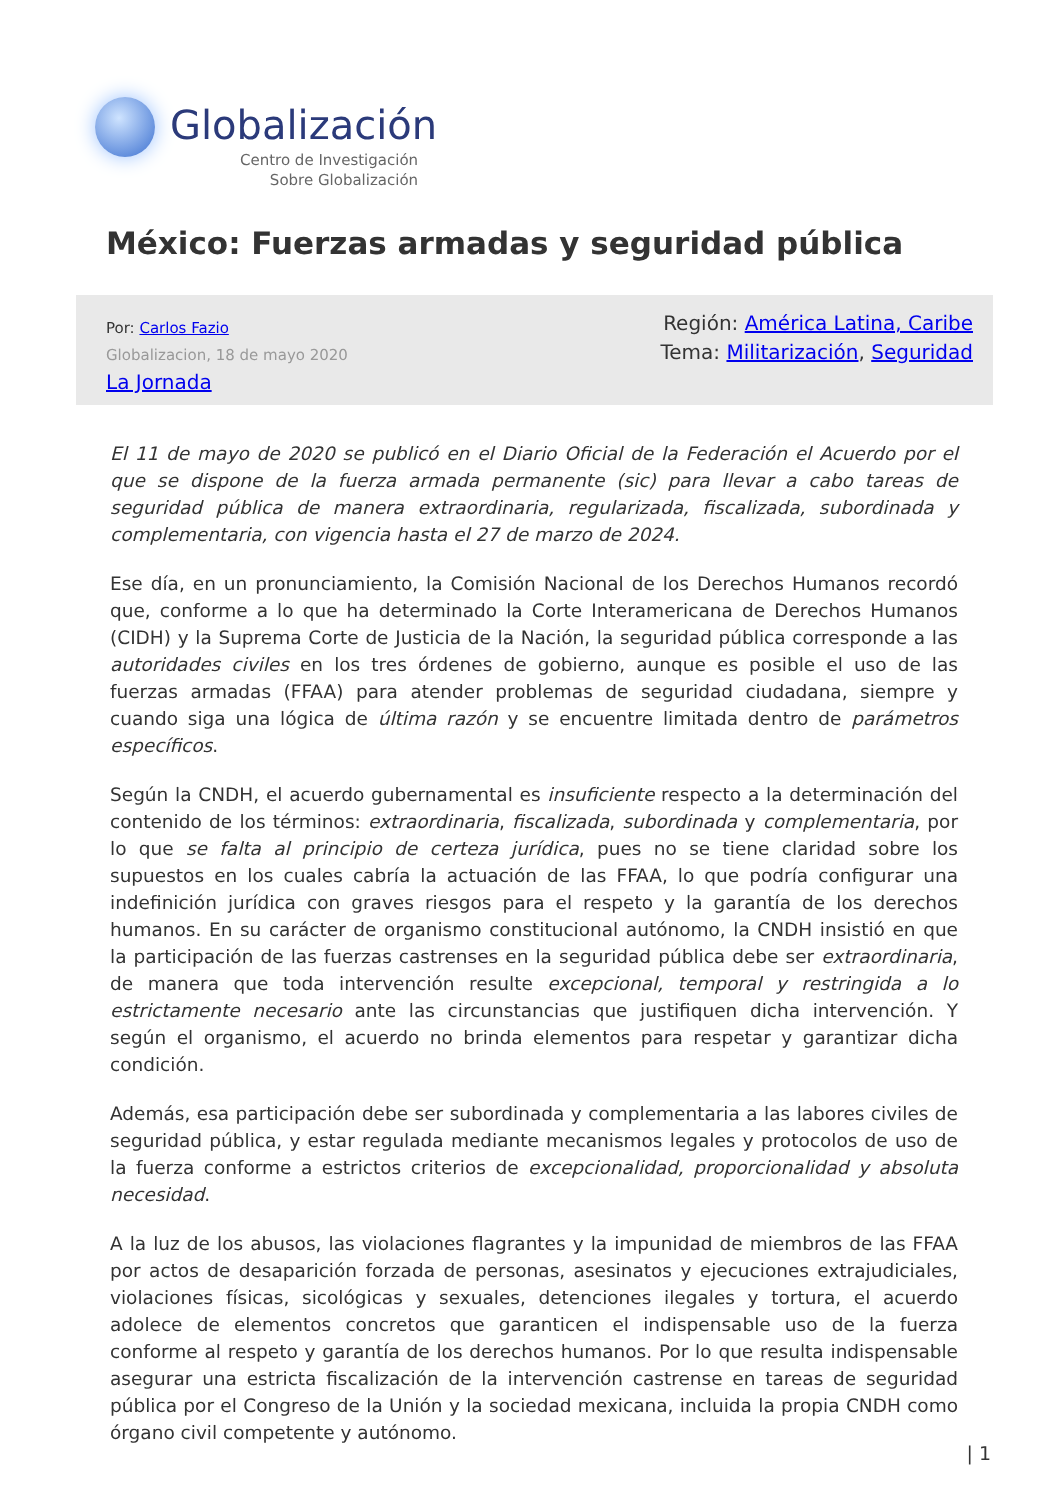Globalización
Centro de Investigación
Sobre Globalización
México: Fuerzas armadas y seguridad pública
Por: Carlos Fazio
Globalizacion, 18 de mayo 2020
La Jornada
Región: América Latina, Caribe
Tema: Militarización, Seguridad
El 11 de mayo de 2020 se publicó en el Diario Oficial de la Federación el Acuerdo por el que se dispone de la fuerza armada permanente (sic) para llevar a cabo tareas de seguridad pública de manera extraordinaria, regularizada, fiscalizada, subordinada y complementaria, con vigencia hasta el 27 de marzo de 2024.
Ese día, en un pronunciamiento, la Comisión Nacional de los Derechos Humanos recordó que, conforme a lo que ha determinado la Corte Interamericana de Derechos Humanos (CIDH) y la Suprema Corte de Justicia de la Nación, la seguridad pública corresponde a las autoridades civiles en los tres órdenes de gobierno, aunque es posible el uso de las fuerzas armadas (FFAA) para atender problemas de seguridad ciudadana, siempre y cuando siga una lógica de última razón y se encuentre limitada dentro de parámetros específicos.
Según la CNDH, el acuerdo gubernamental es insuficiente respecto a la determinación del contenido de los términos: extraordinaria, fiscalizada, subordinada y complementaria, por lo que se falta al principio de certeza jurídica, pues no se tiene claridad sobre los supuestos en los cuales cabría la actuación de las FFAA, lo que podría configurar una indefinición jurídica con graves riesgos para el respeto y la garantía de los derechos humanos. En su carácter de organismo constitucional autónomo, la CNDH insistió en que la participación de las fuerzas castrenses en la seguridad pública debe ser extraordinaria, de manera que toda intervención resulte excepcional, temporal y restringida a lo estrictamente necesario ante las circunstancias que justifiquen dicha intervención. Y según el organismo, el acuerdo no brinda elementos para respetar y garantizar dicha condición.
Además, esa participación debe ser subordinada y complementaria a las labores civiles de seguridad pública, y estar regulada mediante mecanismos legales y protocolos de uso de la fuerza conforme a estrictos criterios de excepcionalidad, proporcionalidad y absoluta necesidad.
A la luz de los abusos, las violaciones flagrantes y la impunidad de miembros de las FFAA por actos de desaparición forzada de personas, asesinatos y ejecuciones extrajudiciales, violaciones físicas, sicológicas y sexuales, detenciones ilegales y tortura, el acuerdo adolece de elementos concretos que garanticen el indispensable uso de la fuerza conforme al respeto y garantía de los derechos humanos. Por lo que resulta indispensable asegurar una estricta fiscalización de la intervención castrense en tareas de seguridad pública por el Congreso de la Unión y la sociedad mexicana, incluida la propia CNDH como órgano civil competente y autónomo.
| 1